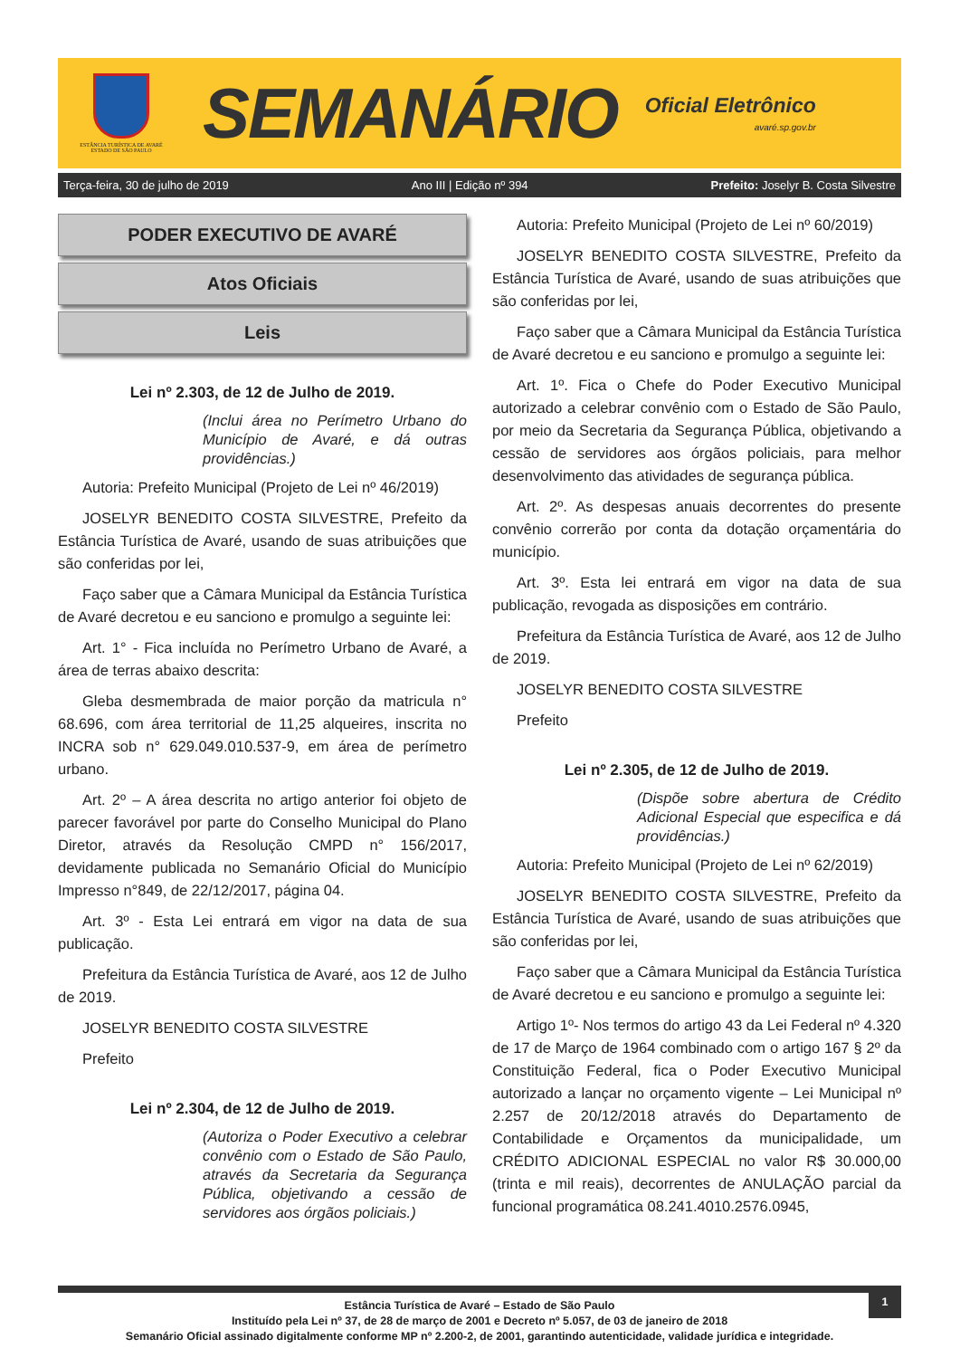ESTÂNCIA TURÍSTICA DE AVARÉ
ESTADO DE SÃO PAULO
SEMANÁRIO
Oficial Eletrônico
avaré.sp.gov.br
Terça-feira, 30 de julho de 2019 Ano III | Edição nº 394 Prefeito: Joselyr B. Costa Silvestre
PODER EXECUTIVO DE AVARÉ
Atos Oficiais
Leis
Lei nº 2.303, de 12 de Julho de 2019.
(Inclui área no Perímetro Urbano do Município de Avaré, e dá outras providências.)
Autoria: Prefeito Municipal (Projeto de Lei nº 46/2019)
JOSELYR BENEDITO COSTA SILVESTRE, Prefeito da Estância Turística de Avaré, usando de suas atribuições que são conferidas por lei,
Faço saber que a Câmara Municipal da Estância Turística de Avaré decretou e eu sanciono e promulgo a seguinte lei:
Art. 1° - Fica incluída no Perímetro Urbano de Avaré, a área de terras abaixo descrita:
Gleba desmembrada de maior porção da matricula n° 68.696, com área territorial de 11,25 alqueires, inscrita no INCRA sob n° 629.049.010.537-9, em área de perímetro urbano.
Art. 2º – A área descrita no artigo anterior foi objeto de parecer favorável por parte do Conselho Municipal do Plano Diretor, através da Resolução CMPD n° 156/2017, devidamente publicada no Semanário Oficial do Município Impresso n°849, de 22/12/2017, página 04.
Art. 3º - Esta Lei entrará em vigor na data de sua publicação.
Prefeitura da Estância Turística de Avaré, aos 12 de Julho de 2019.
JOSELYR BENEDITO COSTA SILVESTRE
Prefeito
Lei nº 2.304, de 12 de Julho de 2019.
(Autoriza o Poder Executivo a celebrar convênio com o Estado de São Paulo, através da Secretaria da Segurança Pública, objetivando a cessão de servidores aos órgãos policiais.)
Autoria: Prefeito Municipal (Projeto de Lei nº 60/2019)
JOSELYR BENEDITO COSTA SILVESTRE, Prefeito da Estância Turística de Avaré, usando de suas atribuições que são conferidas por lei,
Faço saber que a Câmara Municipal da Estância Turística de Avaré decretou e eu sanciono e promulgo a seguinte lei:
Art. 1º. Fica o Chefe do Poder Executivo Municipal autorizado a celebrar convênio com o Estado de São Paulo, por meio da Secretaria da Segurança Pública, objetivando a cessão de servidores aos órgãos policiais, para melhor desenvolvimento das atividades de segurança pública.
Art. 2º. As despesas anuais decorrentes do presente convênio correrão por conta da dotação orçamentária do município.
Art. 3º. Esta lei entrará em vigor na data de sua publicação, revogada as disposições em contrário.
Prefeitura da Estância Turística de Avaré, aos 12 de Julho de 2019.
JOSELYR BENEDITO COSTA SILVESTRE
Prefeito
Lei nº 2.305, de 12 de Julho de 2019.
(Dispõe sobre abertura de Crédito Adicional Especial que especifica e dá providências.)
Autoria: Prefeito Municipal (Projeto de Lei nº 62/2019)
JOSELYR BENEDITO COSTA SILVESTRE, Prefeito da Estância Turística de Avaré, usando de suas atribuições que são conferidas por lei,
Faço saber que a Câmara Municipal da Estância Turística de Avaré decretou e eu sanciono e promulgo a seguinte lei:
Artigo 1º- Nos termos do artigo 43 da Lei Federal nº 4.320 de 17 de Março de 1964 combinado com o artigo 167 § 2º da Constituição Federal, fica o Poder Executivo Municipal autorizado a lançar no orçamento vigente – Lei Municipal nº 2.257 de 20/12/2018 através do Departamento de Contabilidade e Orçamentos da municipalidade, um CRÉDITO ADICIONAL ESPECIAL no valor R$ 30.000,00 (trinta e mil reais), decorrentes de ANULAÇÃO parcial da funcional programática 08.241.4010.2576.0945,
1
Estância Turística de Avaré – Estado de São Paulo
Instituído pela Lei nº 37, de 28 de março de 2001 e Decreto nº 5.057, de 03 de janeiro de 2018
Semanário Oficial assinado digitalmente conforme MP nº 2.200-2, de 2001, garantindo autenticidade, validade jurídica e integridade.